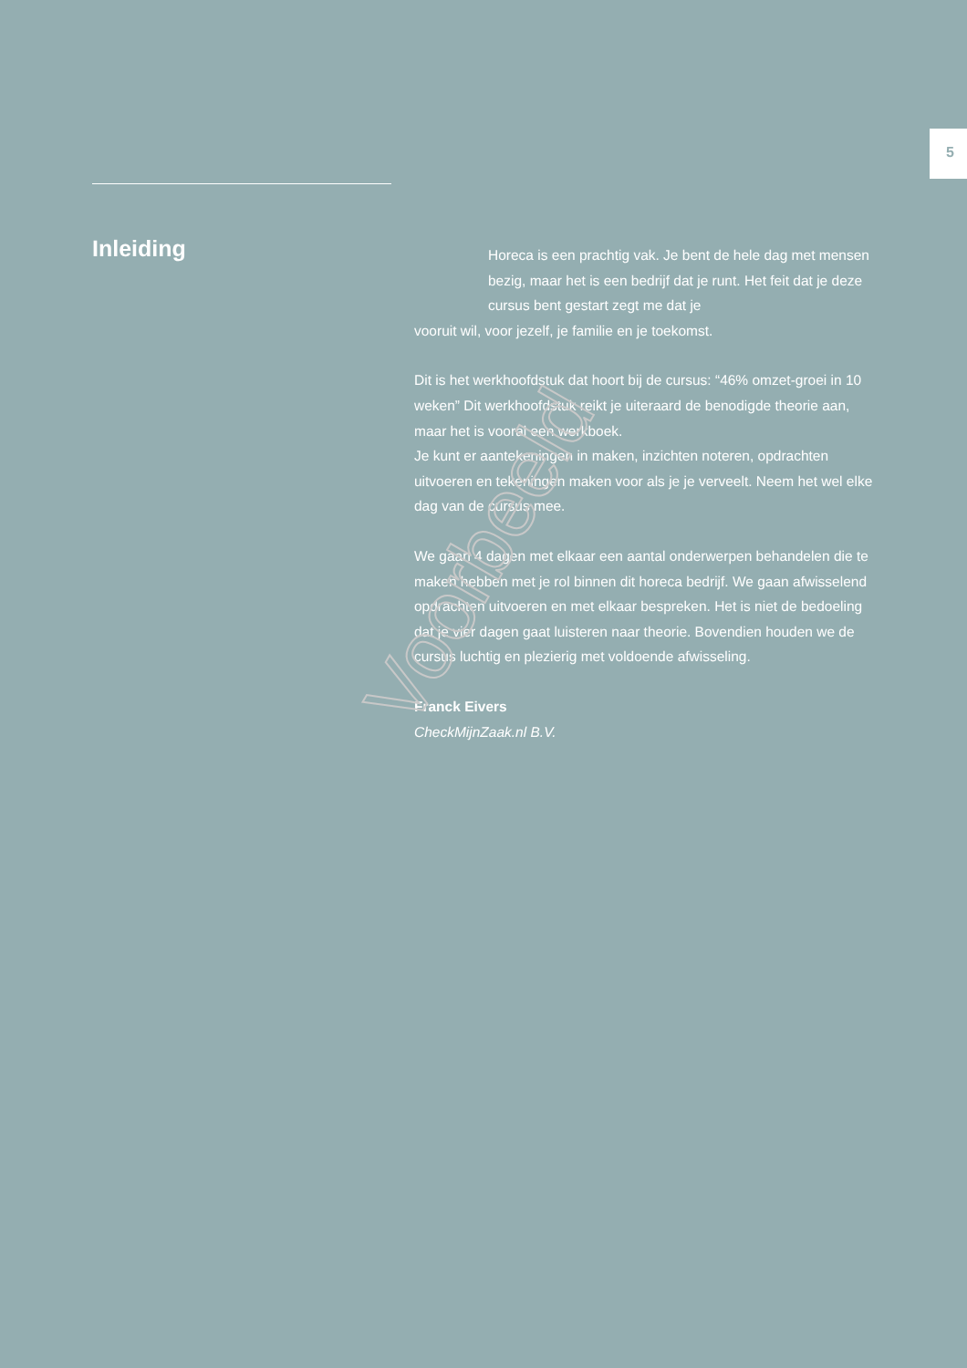5
Inleiding
Horeca is een prachtig vak. Je bent de hele dag met mensen bezig, maar het is een bedrijf dat je runt. Het feit dat je deze cursus bent gestart zegt me dat je
vooruit wil, voor jezelf, je familie en je toekomst.
Dit is het werkhoofdstuk dat hoort bij de cursus: “46% omzet-groei in 10 weken” Dit werkhoofdstuk reikt je uiteraard de benodigde theorie aan, maar het is vooral een werkboek.
Je kunt er aantekeningen in maken, inzichten noteren, opdrachten uitvoeren en tekeningen maken voor als je je verveelt. Neem het wel elke dag van de cursus mee.
We gaan 4 dagen met elkaar een aantal onderwerpen behandelen die te maken hebben met je rol binnen dit horeca bedrijf. We gaan afwisselend opdrachten uitvoeren en met elkaar bespreken. Het is niet de bedoeling dat je vier dagen gaat luisteren naar theorie. Bovendien houden we de cursus luchtig en plezierig met voldoende afwisseling.
Franck Eivers
CheckMijnZaak.nl B.V.
Voorbeeld